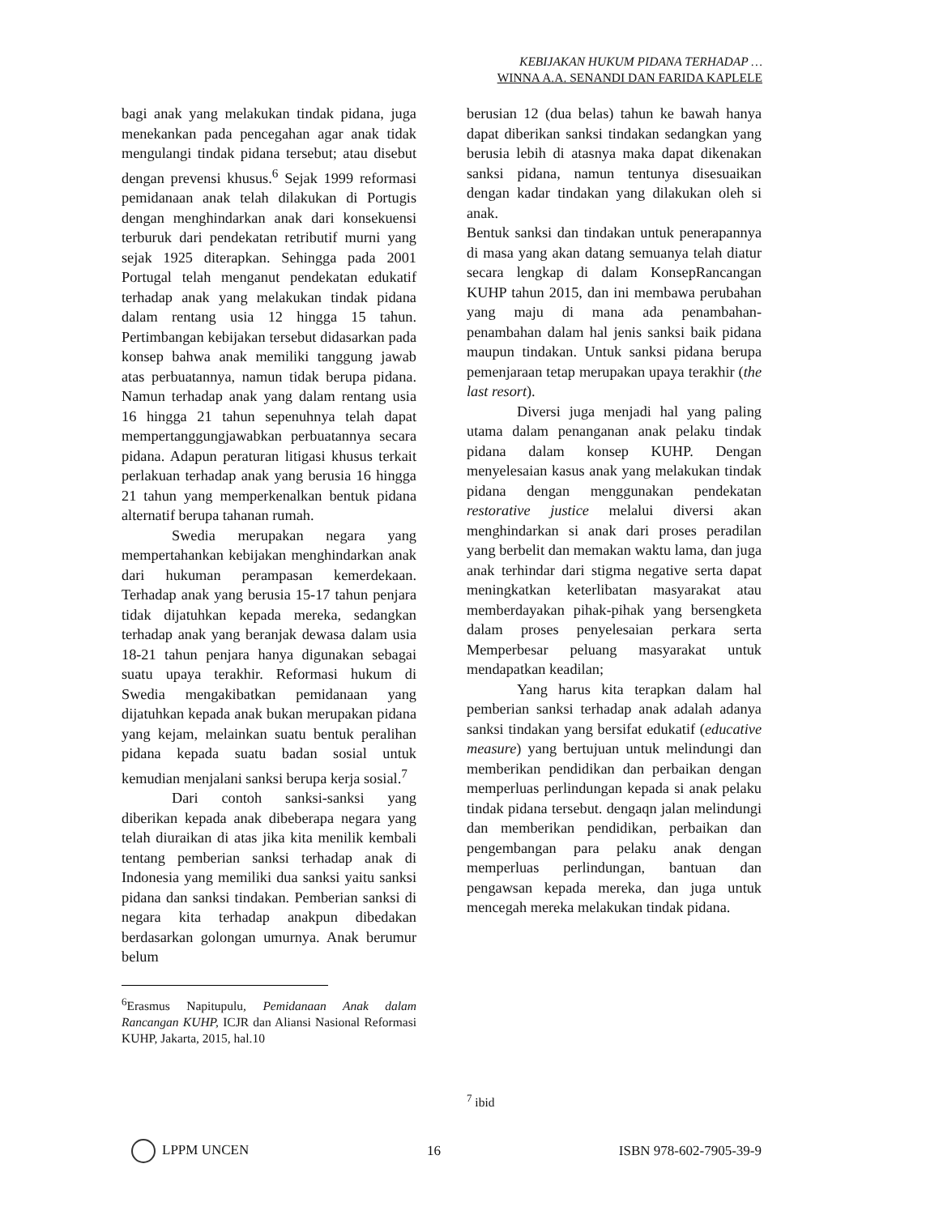KEBIJAKAN HUKUM PIDANA TERHADAP …
WINNA A.A. SENANDI DAN FARIDA KAPLELE
bagi anak yang melakukan tindak pidana, juga menekankan pada pencegahan agar anak tidak mengulangi tindak pidana tersebut; atau disebut dengan prevensi khusus.<sup>6</sup> Sejak 1999 reformasi pemidanaan anak telah dilakukan di Portugis dengan menghindarkan anak dari konsekuensi terburuk dari pendekatan retributif murni yang sejak 1925 diterapkan. Sehingga pada 2001 Portugal telah menganut pendekatan edukatif terhadap anak yang melakukan tindak pidana dalam rentang usia 12 hingga 15 tahun. Pertimbangan kebijakan tersebut didasarkan pada konsep bahwa anak memiliki tanggung jawab atas perbuatannya, namun tidak berupa pidana. Namun terhadap anak yang dalam rentang usia 16 hingga 21 tahun sepenuhnya telah dapat mempertanggungjawabkan perbuatannya secara pidana. Adapun peraturan litigasi khusus terkait perlakuan terhadap anak yang berusia 16 hingga 21 tahun yang memperkenalkan bentuk pidana alternatif berupa tahanan rumah.
Swedia merupakan negara yang mempertahankan kebijakan menghindarkan anak dari hukuman perampasan kemerdekaan. Terhadap anak yang berusia 15-17 tahun penjara tidak dijatuhkan kepada mereka, sedangkan terhadap anak yang beranjak dewasa dalam usia 18-21 tahun penjara hanya digunakan sebagai suatu upaya terakhir. Reformasi hukum di Swedia mengakibatkan pemidanaan yang dijatuhkan kepada anak bukan merupakan pidana yang kejam, melainkan suatu bentuk peralihan pidana kepada suatu badan sosial untuk kemudian menjalani sanksi berupa kerja sosial.<sup>7</sup>
Dari contoh sanksi-sanksi yang diberikan kepada anak dibeberapa negara yang telah diuraikan di atas jika kita menilik kembali tentang pemberian sanksi terhadap anak di Indonesia yang memiliki dua sanksi yaitu sanksi pidana dan sanksi tindakan. Pemberian sanksi di negara kita terhadap anakpun dibedakan berdasarkan golongan umurnya. Anak berumur belum
<sup>6</sup> Erasmus Napitupulu, Pemidanaan Anak dalam Rancangan KUHP, ICJR dan Aliansi Nasional Reformasi KUHP, Jakarta, 2015, hal.10
berusian 12 (dua belas) tahun ke bawah hanya dapat diberikan sanksi tindakan sedangkan yang berusia lebih di atasnya maka dapat dikenakan sanksi pidana, namun tentunya disesuaikan dengan kadar tindakan yang dilakukan oleh si anak.
Bentuk sanksi dan tindakan untuk penerapannya di masa yang akan datang semuanya telah diatur secara lengkap di dalam KonsepRancangan KUHP tahun 2015, dan ini membawa perubahan yang maju di mana ada penambahan-penambahan dalam hal jenis sanksi baik pidana maupun tindakan. Untuk sanksi pidana berupa pemenjaraan tetap merupakan upaya terakhir (the last resort).
Diversi juga menjadi hal yang paling utama dalam penanganan anak pelaku tindak pidana dalam konsep KUHP. Dengan menyelesaian kasus anak yang melakukan tindak pidana dengan menggunakan pendekatan restorative justice melalui diversi akan menghindarkan si anak dari proses peradilan yang berbelit dan memakan waktu lama, dan juga anak terhindar dari stigma negative serta dapat meningkatkan keterlibatan masyarakat atau memberdayakan pihak-pihak yang bersengketa dalam proses penyelesaian perkara serta Memperbesar peluang masyarakat untuk mendapatkan keadilan;
Yang harus kita terapkan dalam hal pemberian sanksi terhadap anak adalah adanya sanksi tindakan yang bersifat edukatif (educative measure) yang bertujuan untuk melindungi dan memberikan pendidikan dan perbaikan dengan memperluas perlindungan kepada si anak pelaku tindak pidana tersebut. dengaqn jalan melindungi dan memberikan pendidikan, perbaikan dan pengembangan para pelaku anak dengan memperluas perlindungan, bantuan dan pengawsan kepada mereka, dan juga untuk mencegah mereka melakukan tindak pidana.
<sup>7</sup> ibid
LPPM UNCEN 16 ISBN 978-602-7905-39-9